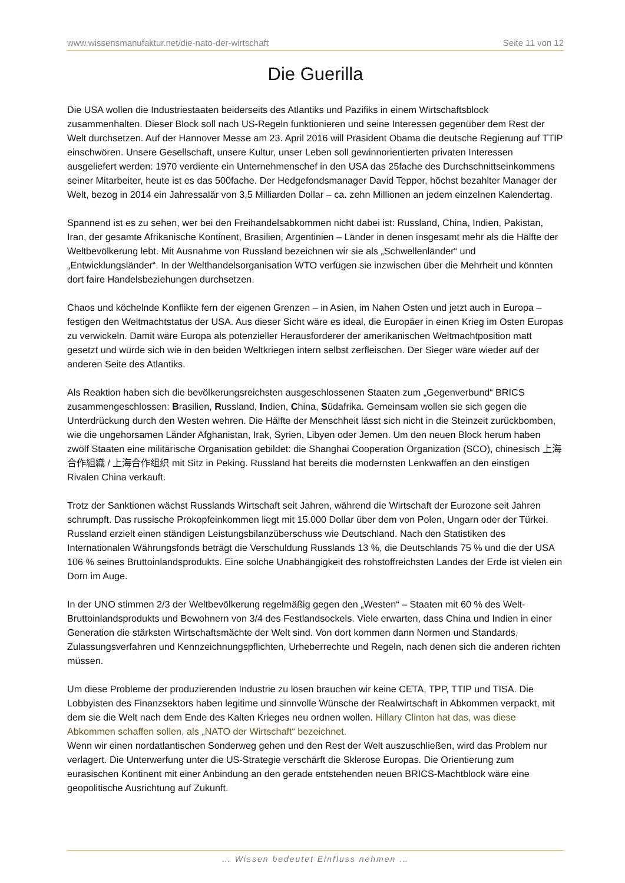www.wissensmanufaktur.net/die-nato-der-wirtschaft Seite 11 von 12
Die Guerilla
Die USA wollen die Industriestaaten beiderseits des Atlantiks und Pazifiks in einem Wirtschaftsblock zusammenhalten. Dieser Block soll nach US-Regeln funktionieren und seine Interessen gegenüber dem Rest der Welt durchsetzen. Auf der Hannover Messe am 23. April 2016 will Präsident Obama die deutsche Regierung auf TTIP einschwören. Unsere Gesellschaft, unsere Kultur, unser Leben soll gewinnorientierten privaten Interessen ausgeliefert werden: 1970 verdiente ein Unternehmenschef in den USA das 25fache des Durchschnittseinkommens seiner Mitarbeiter, heute ist es das 500fache. Der Hedgefondsmanager David Tepper, höchst bezahlter Manager der Welt, bezog in 2014 ein Jahressalär von 3,5 Milliarden Dollar – ca. zehn Millionen an jedem einzelnen Kalendertag.
Spannend ist es zu sehen, wer bei den Freihandelsabkommen nicht dabei ist: Russland, China, Indien, Pakistan, Iran, der gesamte Afrikanische Kontinent, Brasilien, Argentinien – Länder in denen insgesamt mehr als die Hälfte der Weltbevölkerung lebt. Mit Ausnahme von Russland bezeichnen wir sie als „Schwellenländer“ und „Entwicklungsländer“. In der Welthandelsorganisation WTO verfügen sie inzwischen über die Mehrheit und könnten dort faire Handelsbeziehungen durchsetzen.
Chaos und köchelnde Konflikte fern der eigenen Grenzen – in Asien, im Nahen Osten und jetzt auch in Europa – festigen den Weltmachtstatus der USA. Aus dieser Sicht wäre es ideal, die Europäer in einen Krieg im Osten Europas zu verwickeln. Damit wäre Europa als potenzieller Herausforderer der amerikanischen Weltmachtposition matt gesetzt und würde sich wie in den beiden Weltkriegen intern selbst zerfleischen. Der Sieger wäre wieder auf der anderen Seite des Atlantiks.
Als Reaktion haben sich die bevölkerungsreichsten ausgeschlossenen Staaten zum „Gegenverbund“ BRICS zusammengeschlossen: Brasilien, Russland, Indien, China, Südafrika. Gemeinsam wollen sie sich gegen die Unterdrückung durch den Westen wehren. Die Hälfte der Menschheit lässt sich nicht in die Steinzeit zurückbomben, wie die ungehorsamen Länder Afghanistan, Irak, Syrien, Libyen oder Jemen. Um den neuen Block herum haben zwölf Staaten eine militärische Organisation gebildet: die Shanghai Cooperation Organization (SCO), chinesisch 上海合作組織 / 上海合作组织 mit Sitz in Peking. Russland hat bereits die modernsten Lenkwaffen an den einstigen Rivalen China verkauft.
Trotz der Sanktionen wächst Russlands Wirtschaft seit Jahren, während die Wirtschaft der Eurozone seit Jahren schrumpft. Das russische Prokopfeinkommen liegt mit 15.000 Dollar über dem von Polen, Ungarn oder der Türkei. Russland erzielt einen ständigen Leistungsbilanzüberschuss wie Deutschland. Nach den Statistiken des Internationalen Währungsfonds beträgt die Verschuldung Russlands 13 %, die Deutschlands 75 % und die der USA 106 % seines Bruttoinlandsprodukts. Eine solche Unabhängigkeit des rohstoffreichsten Landes der Erde ist vielen ein Dorn im Auge.
In der UNO stimmen 2/3 der Weltbevölkerung regelmäßig gegen den „Westen“ – Staaten mit 60 % des Welt-Bruttoinlandsprodukts und Bewohnern von 3/4 des Festlandsockels. Viele erwarten, dass China und Indien in einer Generation die stärksten Wirtschaftsmächte der Welt sind. Von dort kommen dann Normen und Standards, Zulassungsverfahren und Kennzeichnungspflichten, Urheberrechte und Regeln, nach denen sich die anderen richten müssen.
Um diese Probleme der produzierenden Industrie zu lösen brauchen wir keine CETA, TPP, TTIP und TISA. Die Lobbyisten des Finanzsektors haben legitime und sinnvolle Wünsche der Realwirtschaft in Abkommen verpackt, mit dem sie die Welt nach dem Ende des Kalten Krieges neu ordnen wollen. Hillary Clinton hat das, was diese Abkommen schaffen sollen, als „NATO der Wirtschaft“ bezeichnet.
Wenn wir einen nordatlantischen Sonderweg gehen und den Rest der Welt auszuschließen, wird das Problem nur verlagert. Die Unterwerfung unter die US-Strategie verschärft die Sklerose Europas. Die Orientierung zum eurasischen Kontinent mit einer Anbindung an den gerade entstehenden neuen BRICS-Machtblock wäre eine geopolitische Ausrichtung auf Zukunft.
… Wissen bedeutet Einfluss nehmen …